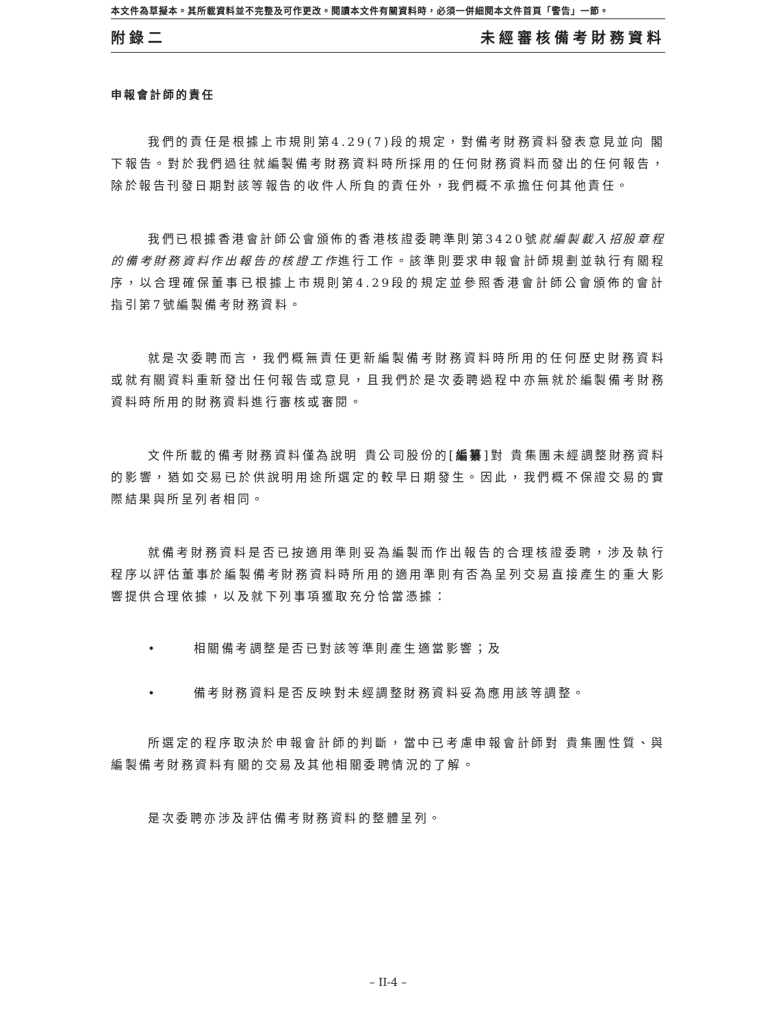本文件為草擬本。其所載資料並不完整及可作更改。閱讀本文件有關資料時，必須一併細閱本文件首頁「警告」一節。
附錄二 未經審核備考財務資料
申報會計師的責任
我們的責任是根據上市規則第4.29(7)段的規定，對備考財務資料發表意見並向 閣下報告。對於我們過往就編製備考財務資料時所採用的任何財務資料而發出的任何報告，除於報告刊發日期對該等報告的收件人所負的責任外，我們概不承擔任何其他責任。
我們已根據香港會計師公會頒佈的香港核證委聘準則第3420號就編製載入招股章程的備考財務資料作出報告的核證工作進行工作。該準則要求申報會計師規劃並執行有關程序，以合理確保董事已根據上市規則第4.29段的規定並參照香港會計師公會頒佈的會計指引第7號編製備考財務資料。
就是次委聘而言，我們概無責任更新編製備考財務資料時所用的任何歷史財務資料或就有關資料重新發出任何報告或意見，且我們於是次委聘過程中亦無就於編製備考財務資料時所用的財務資料進行審核或審閱。
文件所載的備考財務資料僅為說明 貴公司股份的[編纂]對 貴集團未經調整財務資料的影響，猶如交易已於供說明用途所選定的較早日期發生。因此，我們概不保證交易的實際結果與所呈列者相同。
就備考財務資料是否已按適用準則妥為編製而作出報告的合理核證委聘，涉及執行程序以評估董事於編製備考財務資料時所用的適用準則有否為呈列交易直接產生的重大影響提供合理依據，以及就下列事項獲取充分恰當憑據：
• 相關備考調整是否已對該等準則產生適當影響；及
• 備考財務資料是否反映對未經調整財務資料妥為應用該等調整。
所選定的程序取決於申報會計師的判斷，當中已考慮申報會計師對 貴集團性質、與編製備考財務資料有關的交易及其他相關委聘情況的了解。
是次委聘亦涉及評估備考財務資料的整體呈列。
– II-4 –